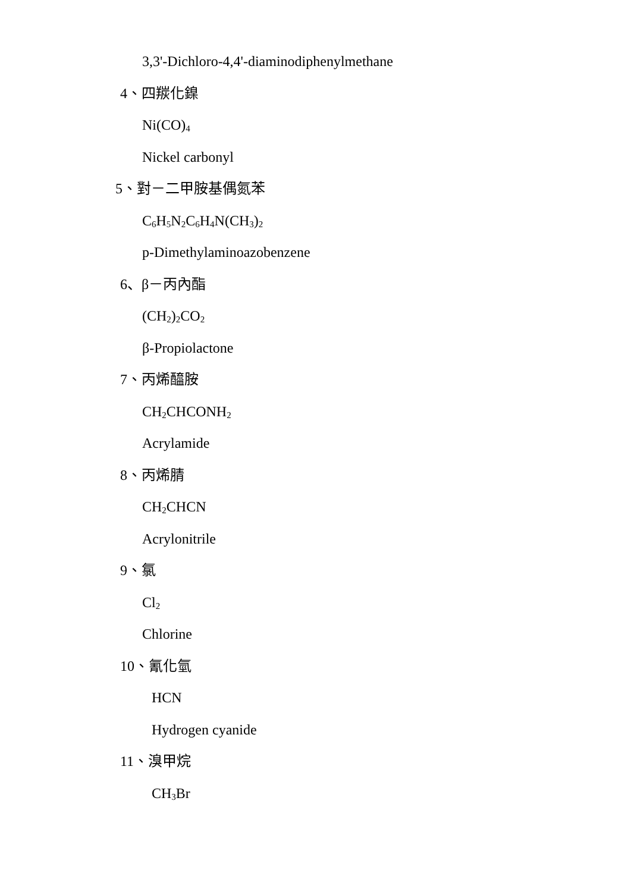3,3'-Dichloro-4,4'-diaminodiphenylmethane
4、四羰化鎳
Ni(CO)<sub>4</sub>
Nickel carbonyl
5、對－二甲胺基偶氮苯
C<sub>6</sub>H<sub>5</sub>N<sub>2</sub>C<sub>6</sub>H<sub>4</sub>N(CH<sub>3</sub>)<sub>2</sub>
p-Dimethylaminoazobenzene
6、β－丙內酯
(CH<sub>2</sub>)<sub>2</sub>CO<sub>2</sub>
β-Propiolactone
7、丙烯醯胺
CH<sub>2</sub>CHCONH<sub>2</sub>
Acrylamide
8、丙烯腈
CH<sub>2</sub>CHCN
Acrylonitrile
9、氯
Cl<sub>2</sub>
Chlorine
10、氰化氫
HCN
Hydrogen cyanide
11、溴甲烷
CH<sub>3</sub>Br